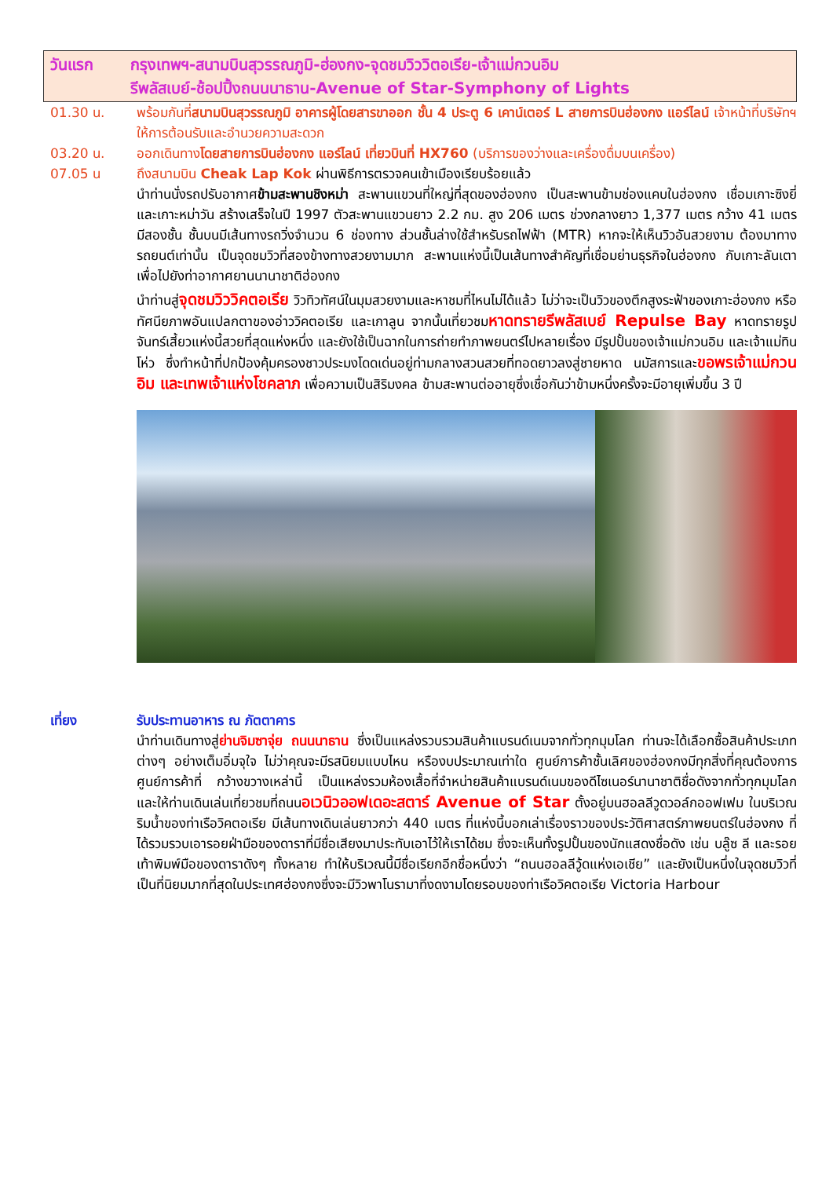วันแรก กรุงเทพฯ-สนามบินสุวรรณภูมิ-ฮ่องกง-จุดชมวิววิตอเรีย-เจ้าแม่กวนอิม
รีพลัสเบย์-ช้อปปิ้งถนนนาธาน-Avenue of Star-Symphony of Lights
01.30 น. พร้อมกันที่สนามบินสุวรรณภูมิ อาคารผู้โดยสารขาออก ชั้น 4 ประตู 6 เคาน์เตอร์ L สายการบินฮ่องกง แอร์ไลน์ เจ้าหน้าที่บริษัทฯ ให้การต้อนรับและอำนวยความสะดวก
03.20 น. ออกเดินทางโดยสายการบินฮ่องกง แอร์ไลน์ เที่ยวบินที่ HX760 (บริการของว่างและเครื่องดื่มบนเครื่อง)
07.05 น ถึงสนามบิน Cheak Lap Kok ผ่านพิธีการตรวจคนเข้าเมืองเรียบร้อยแล้ว
นำท่านนั่งรถปรับอากาศข้ามสะพานชิงหม่า สะพานแขวนที่ใหญ่ที่สุดของฮ่องกง เป็นสะพานข้ามช่องแคบในฮ่องกง เชื่อมเกาะซิงยี่และเกาะหม่าวัน สร้างเสร็จในปี 1997 ตัวสะพานแขวนยาว 2.2 กม. สูง 206 เมตร ช่วงกลางยาว 1,377 เมตร กว้าง 41 เมตร มีสองชั้น ชั้นบนมีเส้นทางรถวิ่งจำนวน 6 ช่องทาง ส่วนชั้นล่างใช้สำหรับรถไฟฟ้า (MTR) หากจะให้เห็นวิวอันสวยงาม ต้องมาทางรถยนต์เท่านั้น เป็นจุดชมวิวที่สองข้างทางสวยงามมาก สะพานแห่งนี้เป็นเส้นทางสำคัญที่เชื่อมย่านธุรกิจในฮ่องกง กับเกาะลันเตา เพื่อไปยังท่าอากาศยานนานาชาติฮ่องกง
นำท่านสู่จุดชมวิววิคตอเรีย วิวทิวทัศน์ในมุมสวยงามและหาชมที่ไหนไม่ได้แล้ว ไม่ว่าจะเป็นวิวของตึกสูงระฟ้าของเกาะฮ่องกง หรือทัศนียภาพอันแปลกตาของอ่าววิคตอเรีย และเกาลูน จากนั้นเที่ยวชมหาดทรายรีพลัสเบย์ Repulse Bay หาดทรายรูปจันทร์เสี้ยวแห่งนี้สวยที่สุดแห่งหนึ่ง และยังใช้เป็นฉากในการถ่ายทำภาพยนตร์ไปหลายเรื่อง มีรูปปั้นของเจ้าแม่กวนอิม และเจ้าแม่ทินโห่ว ซึ่งทำหน้าที่ปกป้องคุ้มครองชาวประมงโดดเด่นอยู่ท่ามกลางสวนสวยที่ทอดยาวลงสู่ชายหาด นมัสการและขอพรเจ้าแม่กวนอิม และเทพเจ้าแห่งโชคลาภ เพื่อความเป็นสิริมงคล ข้ามสะพานต่ออายุซึ่งเชื่อกันว่าข้ามหนึ่งครั้งจะมีอายุเพิ่มขึ้น 3 ปี
เที่ยง รับประทานอาหาร ณ ภัตตาคาร
นำท่านเดินทางสู่ย่านจิมซาจุ่ย ถนนนาธาน ซึ่งเป็นแหล่งรวบรวมสินค้าแบรนด์เนมจากทั่วทุกมุมโลก ท่านจะได้เลือกซื้อสินค้าประเภทต่างๆ อย่างเต็มอิ่มจุใจ ไม่ว่าคุณจะมีรสนิยมแบบไหน หรืองบประมาณเท่าใด ศูนย์การค้าชั้นเลิศของฮ่องกงมีทุกสิ่งที่คุณต้องการศูนย์การค้าที่ กว้างขวางเหล่านี้ เป็นแหล่งรวมห้องเสื้อที่จำหน่ายสินค้าแบรนด์เนมของดีไซเนอร์นานาชาติชื่อดังจากทั่วทุกมุมโลก และให้ท่านเดินเล่นเที่ยวชมที่ถนนอเวนิวออฟเดอะสตาร์ Avenue of Star ตั้งอยู่บนฮอลลีวูดวอล์กออฟเฟม ในบริเวณริมน้ำของท่าเรือวิคตอเรีย มีเส้นทางเดินเล่นยาวกว่า 440 เมตร ที่แห่งนี้บอกเล่าเรื่องราวของประวัติศาสตร์ภาพยนตร์ในฮ่องกง ที่ได้รวมรวบเอารอยฝ่ามือของดาราที่มีชื่อเสียงมาประทับเอาไว้ให้เราได้ชม ซึ่งจะเห็นทั้งรูปปั้นของนักแสดงชื่อดัง เช่น บลู๊ซ ลี และรอยเท้าพิมพ์มือของดาราดังๆ ทั้งหลาย ทำให้บริเวณนี้มีชื่อเรียกอีกชื่อหนึ่งว่า “ถนนฮอลลีวู้ดแห่งเอเชีย” และยังเป็นหนึ่งในจุดชมวิวที่เป็นที่นิยมมากที่สุดในประเทศฮ่องกงซึ่งจะมีวิวพาโนรามาที่งดงามโดยรอบของท่าเรือวิคตอเรีย Victoria Harbour